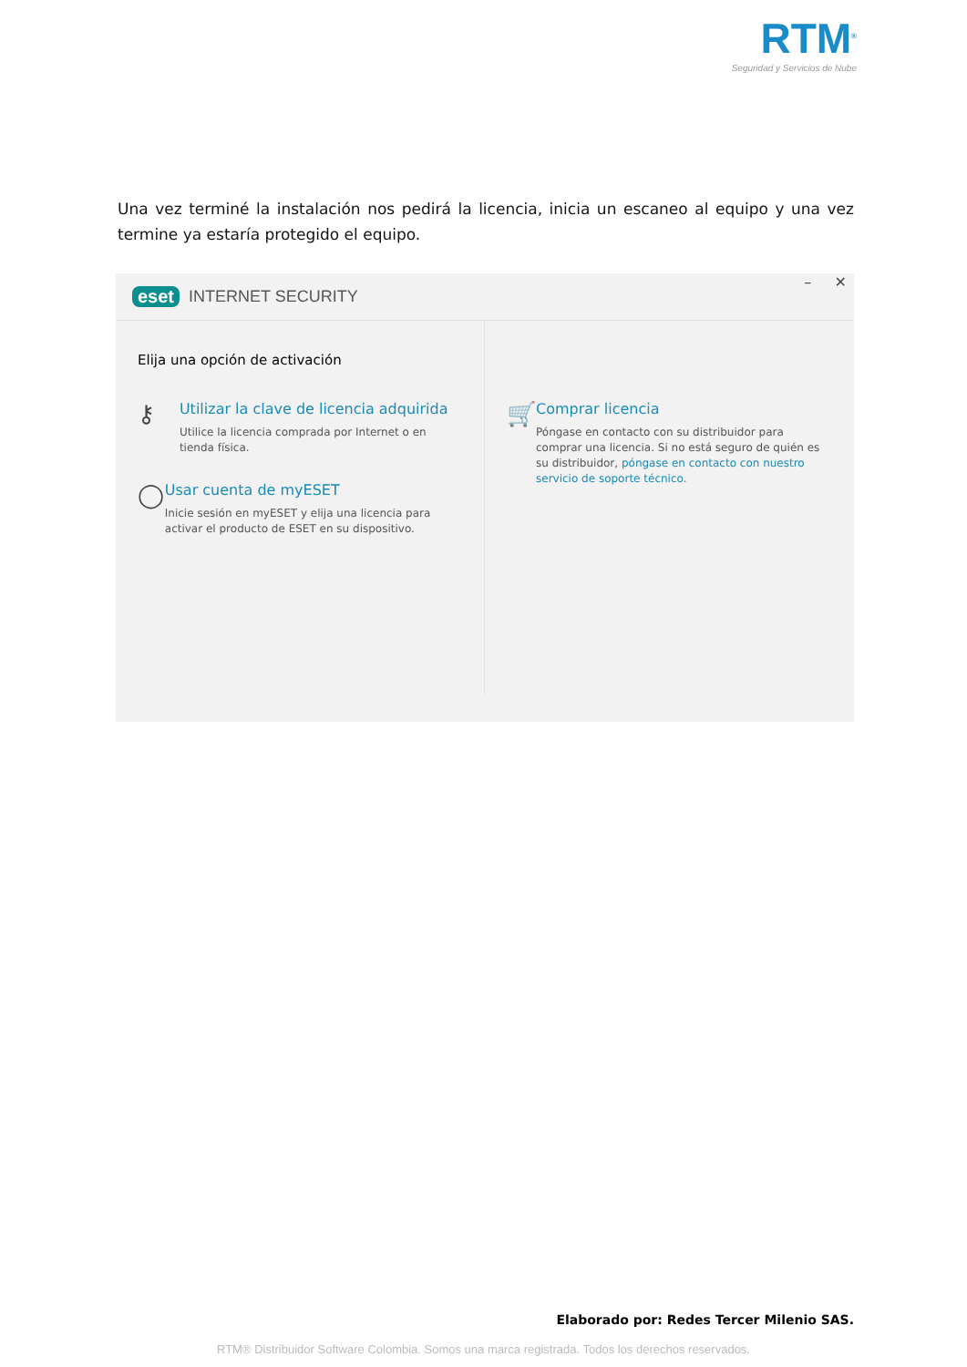RTM<sup>®</sup>
Seguridad y Servicios de Nube
Una vez terminé la instalación nos pedirá la licencia, inicia un escaneo al equipo y una vez termine ya estaría protegido el equipo.
eset INTERNET SECURITY – ✕
Elija una opción de activación
⚷
Utilizar la clave de licencia adquirida
Utilice la licencia comprada por Internet o en tienda física.
◯
Usar cuenta de myESET
Inicie sesión en myESET y elija una licencia para activar el producto de ESET en su dispositivo.
🛒
Comprar licencia
Póngase en contacto con su distribuidor para comprar una licencia. Si no está seguro de quién es su distribuidor, póngase en contacto con nuestro servicio de soporte técnico.
Elaborado por: Redes Tercer Milenio SAS.
RTM® Distribuidor Software Colombia. Somos una marca registrada. Todos los derechos reservados.